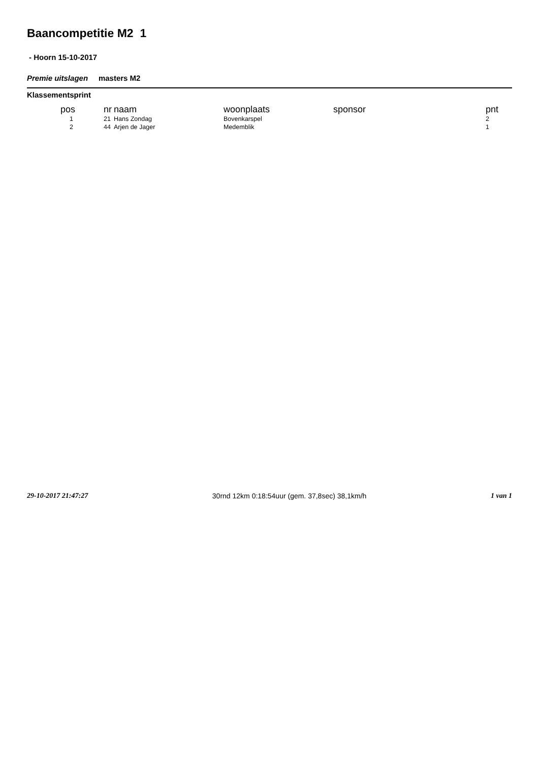Baancompetitie M2 1
- Hoorn 15-10-2017
Premie uitslagen masters M2
Klassementsprint
| pos | nr | naam | woonplaats | sponsor | pnt |
| --- | --- | --- | --- | --- | --- |
| 1 | 21 | Hans Zondag | Bovenkarspel | | 2 |
| 2 | 44 | Arjen de Jager | Medemblik | | 1 |
29-10-2017 21:47:27 30rnd 12km 0:18:54uur (gem. 37,8sec) 38,1km/h 1 van 1